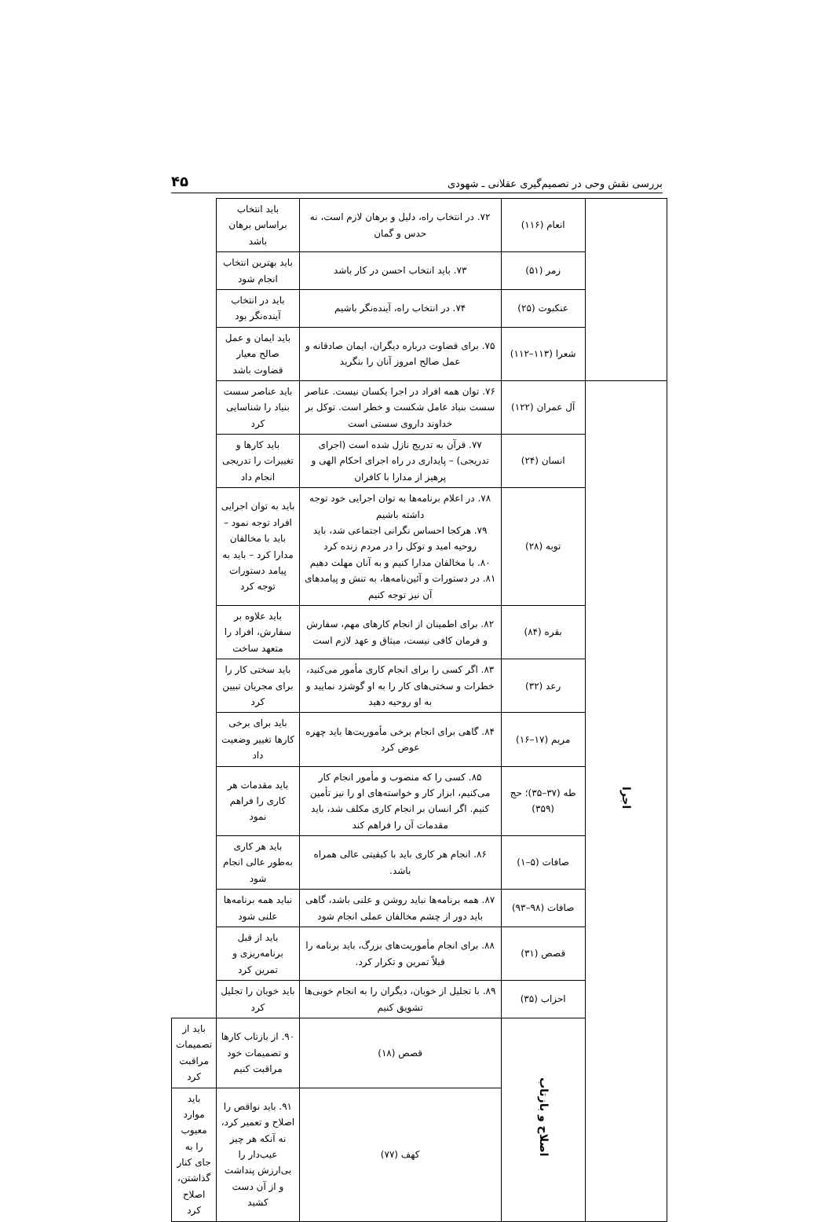بررسی نقش وحی در تصمیم‌گیری عقلانی ـ شهودی ۴۵
| | انعام (۱۱۶) | ۷۲. در انتخاب راه، دلیل و برهان لازم است، نه حدس و گمان | باید انتخاب براساس برهان باشد | |
| | زمر (۵۱) | ۷۳. باید انتخاب احسن در کار باشد | باید بهترین انتخاب انجام شود | |
| | عنکبوت (۲۵) | ۷۴. در انتخاب راه، آینده‌نگر باشیم | باید در انتخاب آینده‌نگر بود | |
| | شعرا (۱۱۳–۱۱۲) | ۷۵. برای قضاوت درباره دیگران، ایمان صادقانه و عمل صالح امروز آنان را بنگرید | باید ایمان و عمل صالح معیار قضاوت باشد | |
| اجرا | آل عمران (۱۲۲) | ۷۶. توان همه افراد در اجرا یکسان نیست. عناصر سست بنیاد عامل شکست و خطر است. توکل بر خداوند داروی سستی است | باید عناصر سست بنیاد را شناسایی کرد | |
| | انسان (۲۴) | ۷۷. قرآن به تدریج نازل شده است (اجرای تدریجی) – پایداری در راه اجرای احکام الهی و پرهیز از مدارا با کافران | باید کارها و تغییرات را تدریجی انجام داد | |
| | توبه (۲۸) | ۷۸. در اعلام برنامه‌ها به توان اجرایی خود توجه داشته باشیم ۷۹. هرکجا احساس نگرانی اجتماعی شد، باید روحیه امید و توکل را در مردم زنده کرد ۸۰. با مخالفان مدارا کنیم و به آنان مهلت دهیم ۸۱. در دستورات و آئین‌نامه‌ها، به تنش و پیامدهای آن نیز توجه کنیم | باید به توان اجرایی افراد توجه نمود – باید با مخالفان مدارا کرد – باید به پیامد دستورات توجه کرد | |
| | بقره (۸۴) | ۸۲. برای اطمینان از انجام کارهای مهم، سفارش و فرمان کافی نیست، میثاق و عهد لازم است | باید علاوه بر سفارش، افراد را متعهد ساخت | |
| | رعد (۳۲) | ۸۳. اگر کسی را برای انجام کاری مأمور می‌کنید، خطرات و سختی‌های کار را به او گوشزد نمایید و به او روحیه دهید | باید سختی کار را برای مجریان تبیین کرد | |
| | مریم (۱۷–۱۶) | ۸۴. گاهی برای انجام برخی مأموریت‌ها باید چهره عوض کرد | باید برای برخی کارها تغییر وضعیت داد | |
| | طه (۳۷–۳۵)؛ حج (۳۵۹) | ۸۵. کسی را که منصوب و مأمور انجام کار می‌کنیم، ابزار کار و خواسته‌های او را نیز تأمین کنیم. اگر انسان بر انجام کاری مکلف شد، باید مقدمات آن را فراهم کند | باید مقدمات هر کاری را فراهم نمود | |
| | صافات (۵–۱) | ۸۶. انجام هر کاری باید با کیفیتی عالی همراه باشد. | باید هر کاری به‌طور عالی انجام شود | |
| | صافات (۹۸–۹۳) | ۸۷. همه برنامه‌ها نباید روشن و علنی باشد، گاهی باید دور از چشم مخالفان عملی انجام شود | نباید همه برنامه‌ها علنی شود | |
| | قصص (۳۱) | ۸۸. برای انجام مأموریت‌های بزرگ، باید برنامه را قبلاً تمرین و تکرار کرد. | باید از قبل برنامه‌ریزی و تمرین کرد | |
| | احزاب (۳۵) | ۸۹. با تجلیل از خوبان، دیگران را به انجام خوبی‌ها تشویق کنیم | باید خوبان را تجلیل کرد | |
| | اصلاح و بازتاب | قصص (۱۸) | ۹۰. از بازتاب کارها و تصمیمات خود مراقبت کنیم | باید از تصمیمات مراقبت کرد |
| | | کهف (۷۷) | ۹۱. باید نواقص را اصلاح و تعمیر کرد، نه آنکه هر چیز عیب‌دار را بی‌ارزش پنداشت و از آن دست کشید | باید موارد معیوب را به جای کنار گذاشتن، اصلاح کرد |